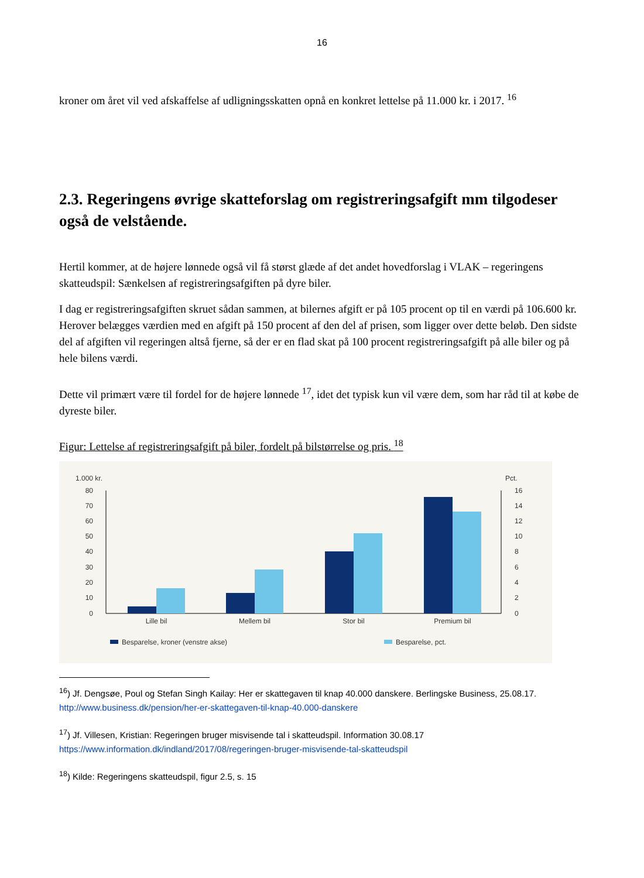16
kroner om året vil ved afskaffelse af udligningsskatten opnå en konkret lettelse på 11.000 kr. i 2017. <sup>16</sup>
2.3. Regeringens øvrige skatteforslag om registreringsafgift mm tilgodeser også de velstående.
Hertil kommer, at de højere lønnede også vil få størst glæde af det andet hovedforslag i VLAK – regeringens skatteudspil: Sænkelsen af registreringsafgiften på dyre biler.
I dag er registreringsafgiften skruet sådan sammen, at bilernes afgift er på 105 procent op til en værdi på 106.600 kr. Herover belægges værdien med en afgift på 150 procent af den del af prisen, som ligger over dette beløb. Den sidste del af afgiften vil regeringen altså fjerne, så der er en flad skat på 100 procent registreringsafgift på alle biler og på hele bilens værdi.
Dette vil primært være til fordel for de højere lønnede <sup>17</sup>, idet det typisk kun vil være dem, som har råd til at købe de dyreste biler.
Figur: Lettelse af registreringsafgift på biler, fordelt på bilstørrelse og pris. <sup>18</sup>
1.000 kr.
Pct.
80
70
60
50
40
30
20
10
0
16
14
12
10
8
6
4
2
0
Lille bil
Mellem bil
Stor bil
Premium bil
Besparelse, kroner (venstre akse)
Besparelse, pct.
<sup>16</sup>) Jf. Dengsøe, Poul og Stefan Singh Kailay: Her er skattegaven til knap 40.000 danskere. Berlingske Business, 25.08.17. http://www.business.dk/pension/her-er-skattegaven-til-knap-40.000-danskere
<sup>17</sup>) Jf. Villesen, Kristian: Regeringen bruger misvisende tal i skatteudspil. Information 30.08.17
https://www.information.dk/indland/2017/08/regeringen-bruger-misvisende-tal-skatteudspil
<sup>18</sup>) Kilde: Regeringens skatteudspil, figur 2.5, s. 15